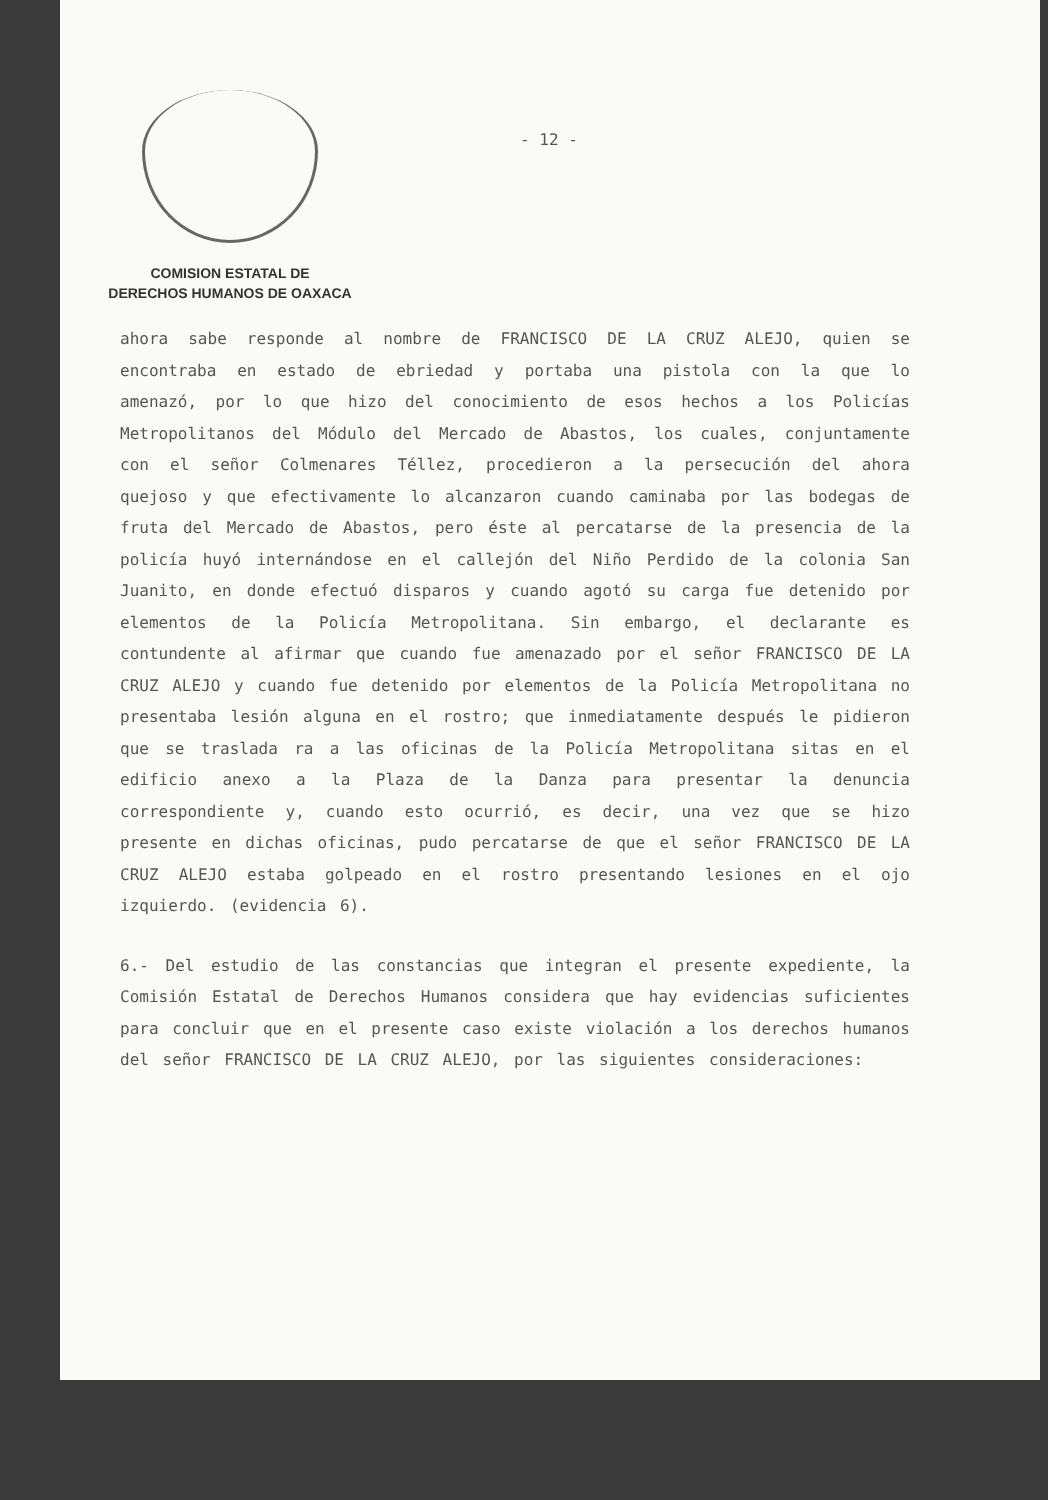COMISION ESTATAL DE
DERECHOS HUMANOS DE OAXACA
- 12 -
ahora sabe responde al nombre de FRANCISCO DE LA CRUZ ALEJO, quien se encontraba en estado de ebriedad y portaba una pistola con la que lo amenazó, por lo que hizo del conocimiento de esos hechos a los Policías Metropolitanos del Módulo del Mercado de Abastos, los cuales, conjuntamente con el señor Colmenares Téllez, procedieron a la persecución del ahora quejoso y que efectivamente lo alcanzaron cuando caminaba por las bodegas de fruta del Mercado de Abastos, pero éste al percatarse de la presencia de la policía huyó internándose en el callejón del Niño Perdido de la colonia San Juanito, en donde efectuó disparos y cuando agotó su carga fue detenido por elementos de la Policía Metropolitana. Sin embargo, el declarante es contundente al afirmar que cuando fue amenazado por el señor FRANCISCO DE LA CRUZ ALEJO y cuando fue detenido por elementos de la Policía Metropolitana no presentaba lesión alguna en el rostro; que inmediatamente después le pidieron que se traslada ra a las oficinas de la Policía Metropolitana sitas en el edificio anexo a la Plaza de la Danza para presentar la denuncia correspondiente y, cuando esto ocurrió, es decir, una vez que se hizo presente en dichas oficinas, pudo percatarse de que el señor FRANCISCO DE LA CRUZ ALEJO estaba golpeado en el rostro presentando lesiones en el ojo izquierdo. (evidencia 6).
6.- Del estudio de las constancias que integran el presente expediente, la Comisión Estatal de Derechos Humanos considera que hay evidencias suficientes para concluir que en el presente caso existe violación a los derechos humanos del señor FRANCISCO DE LA CRUZ ALEJO, por las siguientes consideraciones: